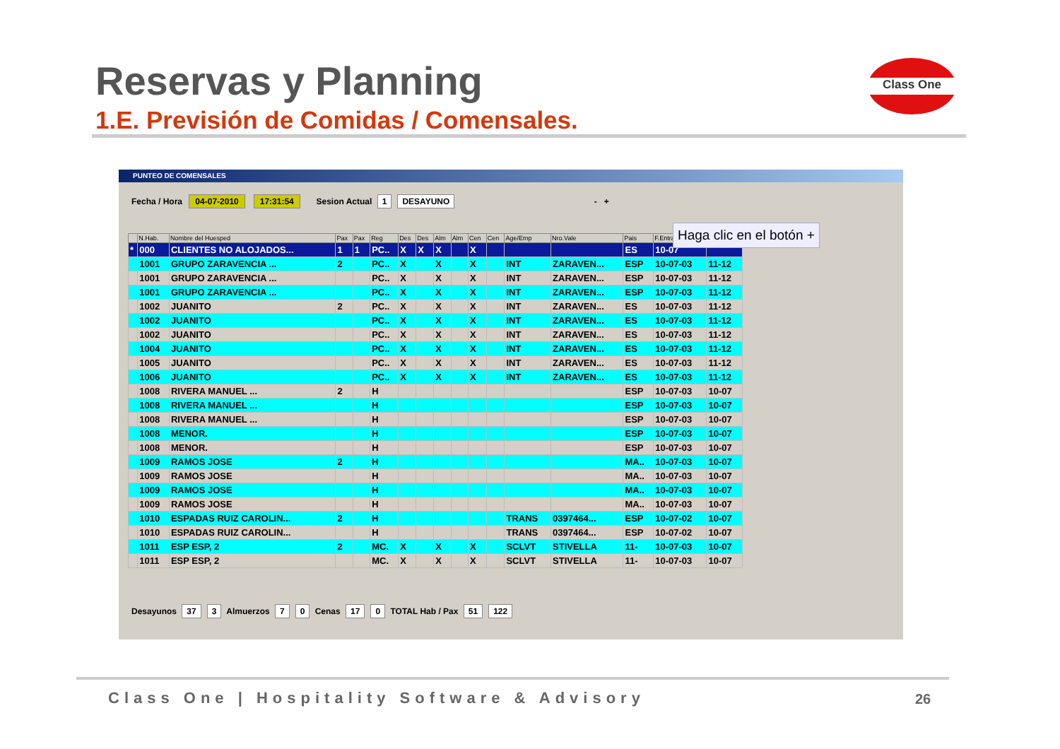Reservas y Planning
1.E. Previsión de Comidas / Comensales.
Class One
PUNTEO DE COMENSALES
Fecha / Hora 04-07-2010 17:31:54 Sesion Actual 1 DESAYUNO - +
| | N.Hab. | Nombre del Huesped | Pax | Pax | Reg | Des | Des | Alm | Alm | Cen | Cen | Age/Emp | Nro.Vale | Pais | F.Entrada | |
| --- | --- | --- | --- | --- | --- | --- | --- | --- | --- | --- | --- | --- | --- | --- | --- | --- |
| * | 000 | CLIENTES NO ALOJADOS... | 1 | 1 | PC.. | X | X | X | | X | | | | ES | 10-07 | |
| | 1001 | GRUPO ZARAVENCIA ... | 2 | | PC.. | X | | X | | X | | INT | ZARAVEN... | ESP | 10-07-03 | 11-12 |
| | 1001 | GRUPO ZARAVENCIA ... | | | PC.. | X | | X | | X | | INT | ZARAVEN... | ESP | 10-07-03 | 11-12 |
| | 1001 | GRUPO ZARAVENCIA ... | | | PC.. | X | | X | | X | | INT | ZARAVEN... | ESP | 10-07-03 | 11-12 |
| | 1002 | JUANITO | 2 | | PC.. | X | | X | | X | | INT | ZARAVEN... | ES | 10-07-03 | 11-12 |
| | 1002 | JUANITO | | | PC.. | X | | X | | X | | INT | ZARAVEN... | ES | 10-07-03 | 11-12 |
| | 1002 | JUANITO | | | PC.. | X | | X | | X | | INT | ZARAVEN... | ES | 10-07-03 | 11-12 |
| | 1004 | JUANITO | | | PC.. | X | | X | | X | | INT | ZARAVEN... | ES | 10-07-03 | 11-12 |
| | 1005 | JUANITO | | | PC.. | X | | X | | X | | INT | ZARAVEN... | ES | 10-07-03 | 11-12 |
| | 1006 | JUANITO | | | PC.. | X | | X | | X | | INT | ZARAVEN... | ES | 10-07-03 | 11-12 |
| | 1008 | RIVERA MANUEL ... | 2 | | H | | | | | | | | | ESP | 10-07-03 | 10-07 |
| | 1008 | RIVERA MANUEL ... | | | H | | | | | | | | | ESP | 10-07-03 | 10-07 |
| | 1008 | RIVERA MANUEL ... | | | H | | | | | | | | | ESP | 10-07-03 | 10-07 |
| | 1008 | MENOR. | | | H | | | | | | | | | ESP | 10-07-03 | 10-07 |
| | 1008 | MENOR. | | | H | | | | | | | | | ESP | 10-07-03 | 10-07 |
| | 1009 | RAMOS JOSE | 2 | | H | | | | | | | | | MA.. | 10-07-03 | 10-07 |
| | 1009 | RAMOS JOSE | | | H | | | | | | | | | MA.. | 10-07-03 | 10-07 |
| | 1009 | RAMOS JOSE | | | H | | | | | | | | | MA.. | 10-07-03 | 10-07 |
| | 1009 | RAMOS JOSE | | | H | | | | | | | | | MA.. | 10-07-03 | 10-07 |
| | 1010 | ESPADAS RUIZ CAROLIN... | 2 | | H | | | | | | | TRANS | 0397464... | ESP | 10-07-02 | 10-07 |
| | 1010 | ESPADAS RUIZ CAROLIN... | | | H | | | | | | | TRANS | 0397464... | ESP | 10-07-02 | 10-07 |
| | 1011 | ESP ESP, 2 | 2 | | MC. | X | | X | | X | | SCLVT | STIVELLA | 11- | 10-07-03 | 10-07 |
| | 1011 | ESP ESP, 2 | | | MC. | X | | X | | X | | SCLVT | STIVELLA | 11- | 10-07-03 | 10-07 |
Desayunos 37 3 Almuerzos 7 0 Cenas 17 0 TOTAL Hab / Pax 51 122
Haga clic en el botón +
Class One | Hospitality Software & Advisory
26